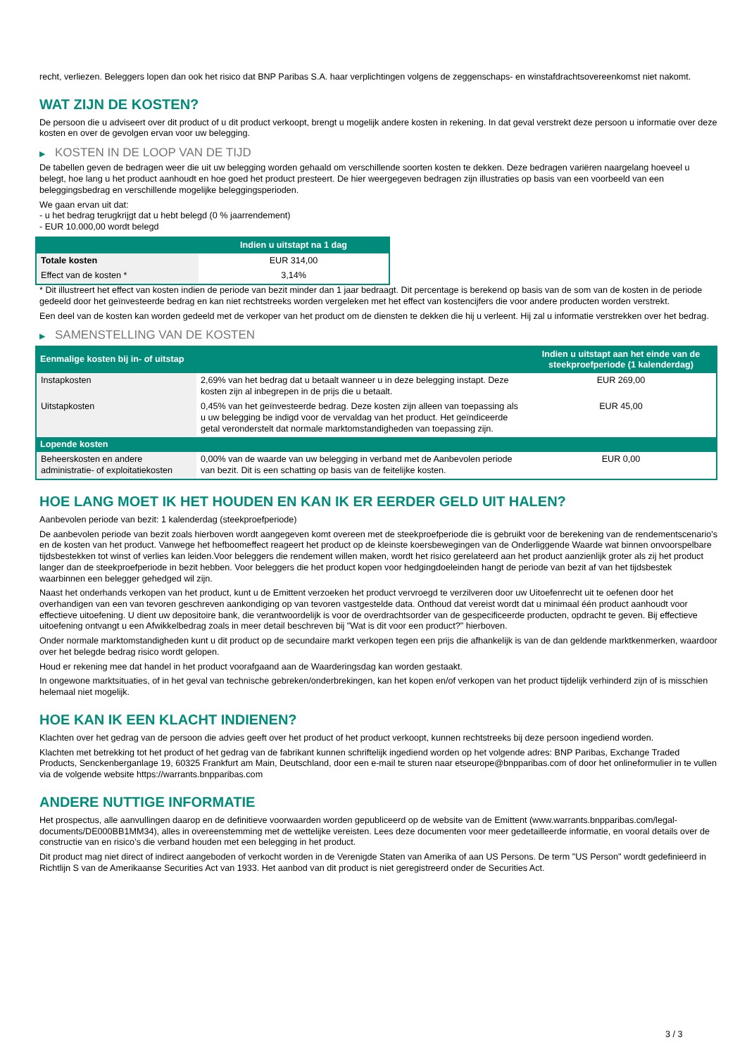recht, verliezen. Beleggers lopen dan ook het risico dat BNP Paribas S.A. haar verplichtingen volgens de zeggenschaps- en winstafdrachtsovereenkomst niet nakomt.
WAT ZIJN DE KOSTEN?
De persoon die u adviseert over dit product of u dit product verkoopt, brengt u mogelijk andere kosten in rekening. In dat geval verstrekt deze persoon u informatie over deze kosten en over de gevolgen ervan voor uw belegging.
▶ KOSTEN IN DE LOOP VAN DE TIJD
De tabellen geven de bedragen weer die uit uw belegging worden gehaald om verschillende soorten kosten te dekken. Deze bedragen variëren naargelang hoeveel u belegt, hoe lang u het product aanhoudt en hoe goed het product presteert. De hier weergegeven bedragen zijn illustraties op basis van een voorbeeld van een beleggingsbedrag en verschillende mogelijke beleggingsperioden.
We gaan ervan uit dat:
- u het bedrag terugkrijgt dat u hebt belegd (0 % jaarrendement)
- EUR 10.000,00 wordt belegd
| | Indien u uitstapt na 1 dag |
| --- | --- |
| Totale kosten | EUR 314,00 |
| Effect van de kosten * | 3,14% |
* Dit illustreert het effect van kosten indien de periode van bezit minder dan 1 jaar bedraagt. Dit percentage is berekend op basis van de som van de kosten in de periode gedeeld door het geïnvesteerde bedrag en kan niet rechtstreeks worden vergeleken met het effect van kostencijfers die voor andere producten worden verstrekt.
Een deel van de kosten kan worden gedeeld met de verkoper van het product om de diensten te dekken die hij u verleent. Hij zal u informatie verstrekken over het bedrag.
▶ SAMENSTELLING VAN DE KOSTEN
| Eenmalige kosten bij in- of uitstap | | Indien u uitstapt aan het einde van de steekproefperiode (1 kalenderdag) |
| --- | --- | --- |
| Instapkosten | 2,69% van het bedrag dat u betaalt wanneer u in deze belegging instapt. Deze kosten zijn al inbegrepen in de prijs die u betaalt. | EUR 269,00 |
| Uitstapkosten | 0,45% van het geïnvesteerde bedrag. Deze kosten zijn alleen van toepassing als u uw belegging be indigd voor de vervaldag van het product. Het geïndiceerde getal veronderstelt dat normale marktomstandigheden van toepassing zijn. | EUR 45,00 |
| Lopende kosten | | |
| Beheerskosten en andere administratie- of exploitatiekosten | 0,00% van de waarde van uw belegging in verband met de Aanbevolen periode van bezit. Dit is een schatting op basis van de feitelijke kosten. | EUR 0,00 |
HOE LANG MOET IK HET HOUDEN EN KAN IK ER EERDER GELD UIT HALEN?
Aanbevolen periode van bezit: 1 kalenderdag (steekproefperiode)
De aanbevolen periode van bezit zoals hierboven wordt aangegeven komt overeen met de steekproefperiode die is gebruikt voor de berekening van de rendementscenario's en de kosten van het product. Vanwege het hefboomeffect reageert het product op de kleinste koersbewegingen van de Onderliggende Waarde wat binnen onvoorspelbare tijdsbestekken tot winst of verlies kan leiden.Voor beleggers die rendement willen maken, wordt het risico gerelateerd aan het product aanzienlijk groter als zij het product langer dan de steekproefperiode in bezit hebben. Voor beleggers die het product kopen voor hedgingdoeleinden hangt de periode van bezit af van het tijdsbestek waarbinnen een belegger gehedged wil zijn.
Naast het onderhands verkopen van het product, kunt u de Emittent verzoeken het product vervroegd te verzilveren door uw Uitoefenrecht uit te oefenen door het overhandigen van een van tevoren geschreven aankondiging op van tevoren vastgestelde data. Onthoud dat vereist wordt dat u minimaal één product aanhoudt voor effectieve uitoefening. U dient uw depositoire bank, die verantwoordelijk is voor de overdrachtsorder van de gespecificeerde producten, opdracht te geven. Bij effectieve uitoefening ontvangt u een Afwikkelbedrag zoals in meer detail beschreven bij "Wat is dit voor een product?" hierboven.
Onder normale marktomstandigheden kunt u dit product op de secundaire markt verkopen tegen een prijs die afhankelijk is van de dan geldende marktkenmerken, waardoor over het belegde bedrag risico wordt gelopen.
Houd er rekening mee dat handel in het product voorafgaand aan de Waarderingsdag kan worden gestaakt.
In ongewone marktsituaties, of in het geval van technische gebreken/onderbrekingen, kan het kopen en/of verkopen van het product tijdelijk verhinderd zijn of is misschien helemaal niet mogelijk.
HOE KAN IK EEN KLACHT INDIENEN?
Klachten over het gedrag van de persoon die advies geeft over het product of het product verkoopt, kunnen rechtstreeks bij deze persoon ingediend worden.
Klachten met betrekking tot het product of het gedrag van de fabrikant kunnen schriftelijk ingediend worden op het volgende adres: BNP Paribas, Exchange Traded Products, Senckenberganlage 19, 60325 Frankfurt am Main, Deutschland, door een e-mail te sturen naar etseurope@bnpparibas.com of door het onlineformulier in te vullen via de volgende website https://warrants.bnpparibas.com
ANDERE NUTTIGE INFORMATIE
Het prospectus, alle aanvullingen daarop en de definitieve voorwaarden worden gepubliceerd op de website van de Emittent (www.warrants.bnpparibas.com/legal-documents/DE000BB1MM34), alles in overeenstemming met de wettelijke vereisten. Lees deze documenten voor meer gedetailleerde informatie, en vooral details over de constructie van en risico’s die verband houden met een belegging in het product.
Dit product mag niet direct of indirect aangeboden of verkocht worden in de Verenigde Staten van Amerika of aan US Persons. De term "US Person" wordt gedefinieerd in Richtlijn S van de Amerikaanse Securities Act van 1933. Het aanbod van dit product is niet geregistreerd onder de Securities Act.
3 / 3